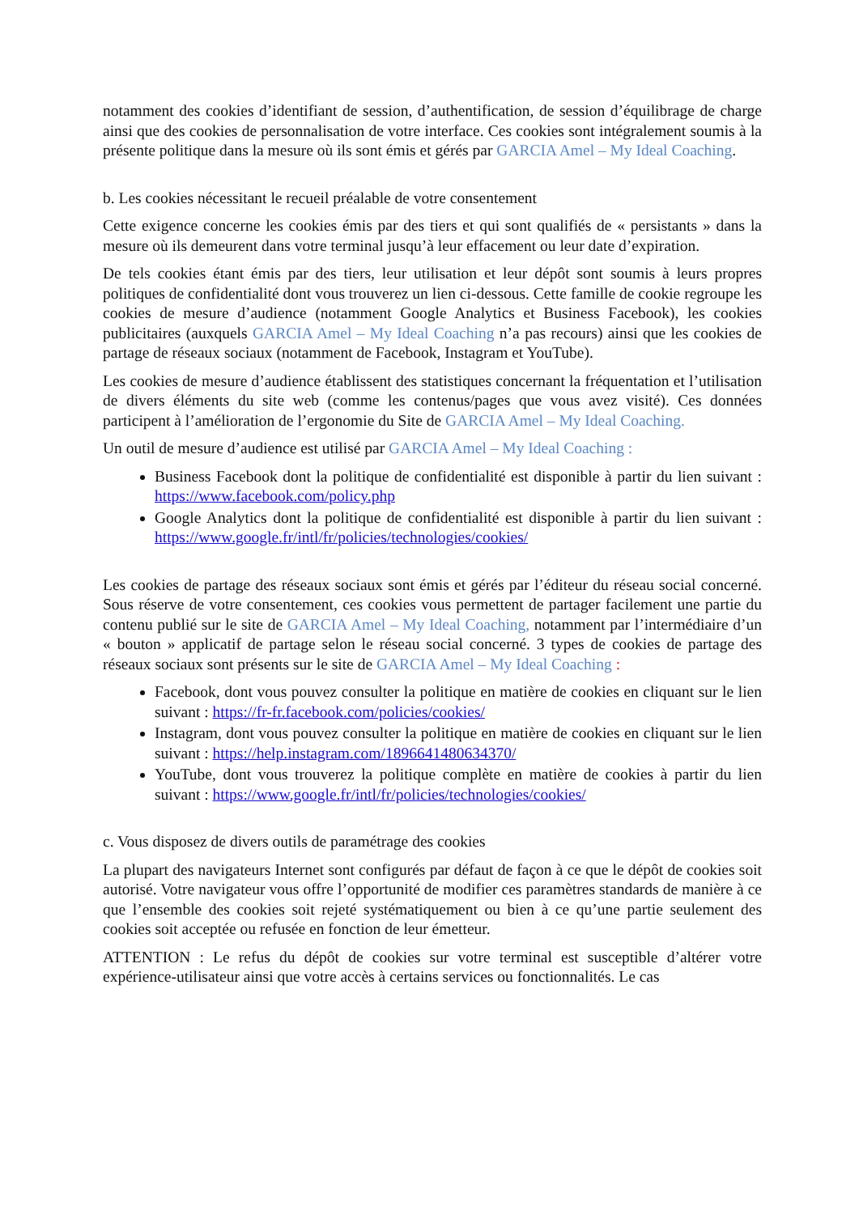notamment des cookies d’identifiant de session, d’authentification, de session d’équilibrage de charge ainsi que des cookies de personnalisation de votre interface. Ces cookies sont intégralement soumis à la présente politique dans la mesure où ils sont émis et gérés par GARCIA Amel – My Ideal Coaching.
b. Les cookies nécessitant le recueil préalable de votre consentement
Cette exigence concerne les cookies émis par des tiers et qui sont qualifiés de « persistants » dans la mesure où ils demeurent dans votre terminal jusqu’à leur effacement ou leur date d’expiration.
De tels cookies étant émis par des tiers, leur utilisation et leur dépôt sont soumis à leurs propres politiques de confidentialité dont vous trouverez un lien ci-dessous. Cette famille de cookie regroupe les cookies de mesure d’audience (notamment Google Analytics et Business Facebook), les cookies publicitaires (auxquels GARCIA Amel – My Ideal Coaching n’a pas recours) ainsi que les cookies de partage de réseaux sociaux (notamment de Facebook, Instagram et YouTube).
Les cookies de mesure d’audience établissent des statistiques concernant la fréquentation et l’utilisation de divers éléments du site web (comme les contenus/pages que vous avez visité). Ces données participent à l’amélioration de l’ergonomie du Site de GARCIA Amel – My Ideal Coaching.
Un outil de mesure d’audience est utilisé par GARCIA Amel – My Ideal Coaching :
Business Facebook dont la politique de confidentialité est disponible à partir du lien suivant : https://www.facebook.com/policy.php
Google Analytics dont la politique de confidentialité est disponible à partir du lien suivant : https://www.google.fr/intl/fr/policies/technologies/cookies/
Les cookies de partage des réseaux sociaux sont émis et gérés par l’éditeur du réseau social concerné. Sous réserve de votre consentement, ces cookies vous permettent de partager facilement une partie du contenu publié sur le site de GARCIA Amel – My Ideal Coaching, notamment par l’intermédiaire d’un « bouton » applicatif de partage selon le réseau social concerné. 3 types de cookies de partage des réseaux sociaux sont présents sur le site de GARCIA Amel – My Ideal Coaching :
Facebook, dont vous pouvez consulter la politique en matière de cookies en cliquant sur le lien suivant : https://fr-fr.facebook.com/policies/cookies/
Instagram, dont vous pouvez consulter la politique en matière de cookies en cliquant sur le lien suivant : https://help.instagram.com/1896641480634370/
YouTube, dont vous trouverez la politique complète en matière de cookies à partir du lien suivant : https://www.google.fr/intl/fr/policies/technologies/cookies/
c. Vous disposez de divers outils de paramétrage des cookies
La plupart des navigateurs Internet sont configurés par défaut de façon à ce que le dépôt de cookies soit autorisé. Votre navigateur vous offre l’opportunité de modifier ces paramètres standards de manière à ce que l’ensemble des cookies soit rejeté systématiquement ou bien à ce qu’une partie seulement des cookies soit acceptée ou refusée en fonction de leur émetteur.
ATTENTION : Le refus du dépôt de cookies sur votre terminal est susceptible d’altérer votre expérience-utilisateur ainsi que votre accès à certains services ou fonctionnalités. Le cas